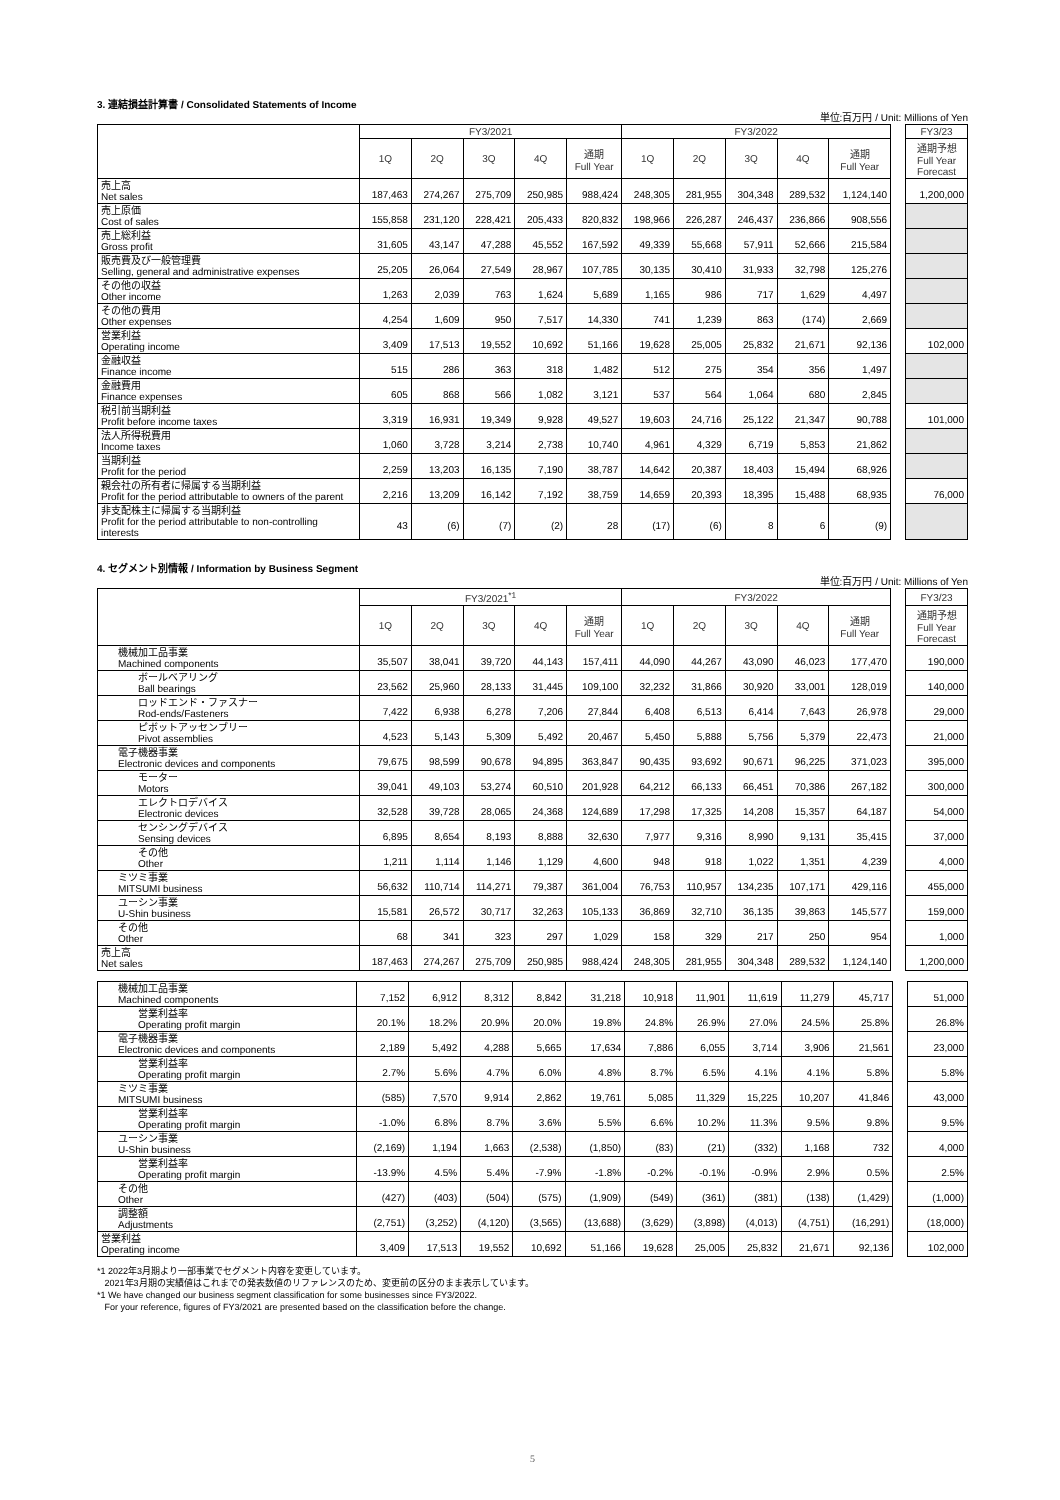3. 連結損益計算書 / Consolidated Statements of Income
単位:百万円 / Unit: Millions of Yen
| | FY3/2021 | | | | | FY3/2022 | | | | | | FY3/23 |
| | 1Q | 2Q | 3Q | 4Q | 通期 Full Year | 1Q | 2Q | 3Q | 4Q | 通期 Full Year | | 通期予想 Full Year Forecast |
| 売上高 Net sales | 187,463 | 274,267 | 275,709 | 250,985 | 988,424 | 248,305 | 281,955 | 304,348 | 289,532 | 1,124,140 | | 1,200,000 |
| 売上原価 Cost of sales | 155,858 | 231,120 | 228,421 | 205,433 | 820,832 | 198,966 | 226,287 | 246,437 | 236,866 | 908,556 | | |
| 売上総利益 Gross profit | 31,605 | 43,147 | 47,288 | 45,552 | 167,592 | 49,339 | 55,668 | 57,911 | 52,666 | 215,584 | | |
| 販売費及び一般管理費 Selling, general and administrative expenses | 25,205 | 26,064 | 27,549 | 28,967 | 107,785 | 30,135 | 30,410 | 31,933 | 32,798 | 125,276 | | |
| その他の収益 Other income | 1,263 | 2,039 | 763 | 1,624 | 5,689 | 1,165 | 986 | 717 | 1,629 | 4,497 | | |
| その他の費用 Other expenses | 4,254 | 1,609 | 950 | 7,517 | 14,330 | 741 | 1,239 | 863 | (174) | 2,669 | | |
| 営業利益 Operating income | 3,409 | 17,513 | 19,552 | 10,692 | 51,166 | 19,628 | 25,005 | 25,832 | 21,671 | 92,136 | | 102,000 |
| 金融収益 Finance income | 515 | 286 | 363 | 318 | 1,482 | 512 | 275 | 354 | 356 | 1,497 | | |
| 金融費用 Finance expenses | 605 | 868 | 566 | 1,082 | 3,121 | 537 | 564 | 1,064 | 680 | 2,845 | | |
| 税引前当期利益 Profit before income taxes | 3,319 | 16,931 | 19,349 | 9,928 | 49,527 | 19,603 | 24,716 | 25,122 | 21,347 | 90,788 | | 101,000 |
| 法人所得税費用 Income taxes | 1,060 | 3,728 | 3,214 | 2,738 | 10,740 | 4,961 | 4,329 | 6,719 | 5,853 | 21,862 | | |
| 当期利益 Profit for the period | 2,259 | 13,203 | 16,135 | 7,190 | 38,787 | 14,642 | 20,387 | 18,403 | 15,494 | 68,926 | | |
| 親会社の所有者に帰属する当期利益 Profit for the period attributable to owners of the parent | 2,216 | 13,209 | 16,142 | 7,192 | 38,759 | 14,659 | 20,393 | 18,395 | 15,488 | 68,935 | | 76,000 |
| 非支配株主に帰属する当期利益 Profit for the period attributable to non-controlling interests | 43 | (6) | (7) | (2) | 28 | (17) | (6) | 8 | 6 | (9) | | |
4. セグメント別情報 / Information by Business Segment
単位:百万円 / Unit: Millions of Yen
| | FY3/2021<sup>*1</sup> | | | | | FY3/2022 | | | | | | FY3/23 |
| | 1Q | 2Q | 3Q | 4Q | 通期 Full Year | 1Q | 2Q | 3Q | 4Q | 通期 Full Year | | 通期予想 Full Year Forecast |
| 機械加工品事業 Machined components | 35,507 | 38,041 | 39,720 | 44,143 | 157,411 | 44,090 | 44,267 | 43,090 | 46,023 | 177,470 | | 190,000 |
| ボールベアリング Ball bearings | 23,562 | 25,960 | 28,133 | 31,445 | 109,100 | 32,232 | 31,866 | 30,920 | 33,001 | 128,019 | | 140,000 |
| ロッドエンド・ファスナー Rod-ends/Fasteners | 7,422 | 6,938 | 6,278 | 7,206 | 27,844 | 6,408 | 6,513 | 6,414 | 7,643 | 26,978 | | 29,000 |
| ピボットアッセンブリー Pivot assemblies | 4,523 | 5,143 | 5,309 | 5,492 | 20,467 | 5,450 | 5,888 | 5,756 | 5,379 | 22,473 | | 21,000 |
| 電子機器事業 Electronic devices and components | 79,675 | 98,599 | 90,678 | 94,895 | 363,847 | 90,435 | 93,692 | 90,671 | 96,225 | 371,023 | | 395,000 |
| モーター Motors | 39,041 | 49,103 | 53,274 | 60,510 | 201,928 | 64,212 | 66,133 | 66,451 | 70,386 | 267,182 | | 300,000 |
| エレクトロデバイス Electronic devices | 32,528 | 39,728 | 28,065 | 24,368 | 124,689 | 17,298 | 17,325 | 14,208 | 15,357 | 64,187 | | 54,000 |
| センシングデバイス Sensing devices | 6,895 | 8,654 | 8,193 | 8,888 | 32,630 | 7,977 | 9,316 | 8,990 | 9,131 | 35,415 | | 37,000 |
| その他 Other | 1,211 | 1,114 | 1,146 | 1,129 | 4,600 | 948 | 918 | 1,022 | 1,351 | 4,239 | | 4,000 |
| ミツミ事業 MITSUMI business | 56,632 | 110,714 | 114,271 | 79,387 | 361,004 | 76,753 | 110,957 | 134,235 | 107,171 | 429,116 | | 455,000 |
| ユーシン事業 U-Shin business | 15,581 | 26,572 | 30,717 | 32,263 | 105,133 | 36,869 | 32,710 | 36,135 | 39,863 | 145,577 | | 159,000 |
| その他 Other | 68 | 341 | 323 | 297 | 1,029 | 158 | 329 | 217 | 250 | 954 | | 1,000 |
| 売上高 Net sales | 187,463 | 274,267 | 275,709 | 250,985 | 988,424 | 248,305 | 281,955 | 304,348 | 289,532 | 1,124,140 | | 1,200,000 |
| 機械加工品事業 Machined components | 7,152 | 6,912 | 8,312 | 8,842 | 31,218 | 10,918 | 11,901 | 11,619 | 11,279 | 45,717 | | 51,000 |
| 営業利益率 Operating profit margin | 20.1% | 18.2% | 20.9% | 20.0% | 19.8% | 24.8% | 26.9% | 27.0% | 24.5% | 25.8% | | 26.8% |
| 電子機器事業 Electronic devices and components | 2,189 | 5,492 | 4,288 | 5,665 | 17,634 | 7,886 | 6,055 | 3,714 | 3,906 | 21,561 | | 23,000 |
| 営業利益率 Operating profit margin | 2.7% | 5.6% | 4.7% | 6.0% | 4.8% | 8.7% | 6.5% | 4.1% | 4.1% | 5.8% | | 5.8% |
| ミツミ事業 MITSUMI business | (585) | 7,570 | 9,914 | 2,862 | 19,761 | 5,085 | 11,329 | 15,225 | 10,207 | 41,846 | | 43,000 |
| 営業利益率 Operating profit margin | -1.0% | 6.8% | 8.7% | 3.6% | 5.5% | 6.6% | 10.2% | 11.3% | 9.5% | 9.8% | | 9.5% |
| ユーシン事業 U-Shin business | (2,169) | 1,194 | 1,663 | (2,538) | (1,850) | (83) | (21) | (332) | 1,168 | 732 | | 4,000 |
| 営業利益率 Operating profit margin | -13.9% | 4.5% | 5.4% | -7.9% | -1.8% | -0.2% | -0.1% | -0.9% | 2.9% | 0.5% | | 2.5% |
| その他 Other | (427) | (403) | (504) | (575) | (1,909) | (549) | (361) | (381) | (138) | (1,429) | | (1,000) |
| 調整額 Adjustments | (2,751) | (3,252) | (4,120) | (3,565) | (13,688) | (3,629) | (3,898) | (4,013) | (4,751) | (16,291) | | (18,000) |
| 営業利益 Operating income | 3,409 | 17,513 | 19,552 | 10,692 | 51,166 | 19,628 | 25,005 | 25,832 | 21,671 | 92,136 | | 102,000 |
*1 2022年3月期より一部事業でセグメント内容を変更しています。
2021年3月期の実績値はこれまでの発表数値のリファレンスのため、変更前の区分のまま表示しています。
*1 We have changed our business segment classification for some businesses since FY3/2022.
For your reference, figures of FY3/2021 are presented based on the classification before the change.
5